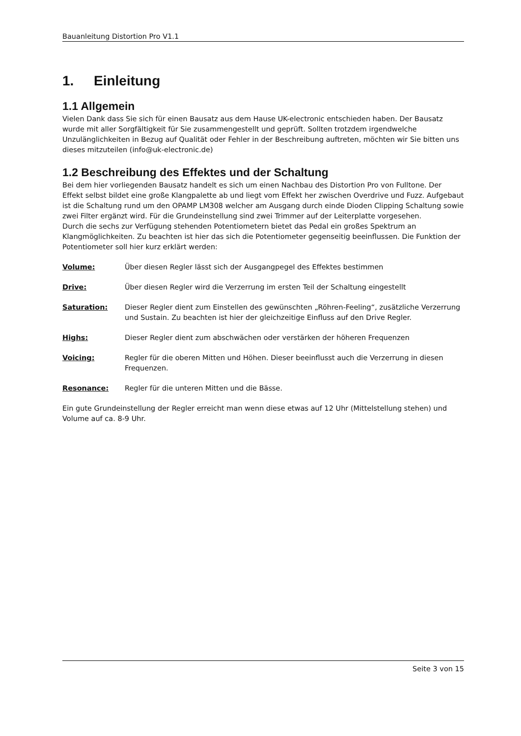Bauanleitung Distortion Pro V1.1
1. Einleitung
1.1 Allgemein
Vielen Dank dass Sie sich für einen Bausatz aus dem Hause UK-electronic entschieden haben. Der Bausatz wurde mit aller Sorgfältigkeit für Sie zusammengestellt und geprüft. Sollten trotzdem irgendwelche Unzulänglichkeiten in Bezug auf Qualität oder Fehler in der Beschreibung auftreten, möchten wir Sie bitten uns dieses mitzuteilen (info@uk-electronic.de)
1.2 Beschreibung des Effektes und der Schaltung
Bei dem hier vorliegenden Bausatz handelt es sich um einen Nachbau des Distortion Pro von Fulltone. Der Effekt selbst bildet eine große Klangpalette ab und liegt vom Effekt her zwischen Overdrive und Fuzz. Aufgebaut ist die Schaltung rund um den OPAMP LM308 welcher am Ausgang durch einde Dioden Clipping Schaltung sowie zwei Filter ergänzt wird. Für die Grundeinstellung sind zwei Trimmer auf der Leiterplatte vorgesehen.
Durch die sechs zur Verfügung stehenden Potentiometern bietet das Pedal ein großes Spektrum an Klangmöglichkeiten. Zu beachten ist hier das sich die Potentiometer gegenseitig beeinflussen. Die Funktion der Potentiometer soll hier kurz erklärt werden:
Volume: Über diesen Regler lässt sich der Ausgangpegel des Effektes bestimmen
Drive: Über diesen Regler wird die Verzerrung im ersten Teil der Schaltung eingestellt
Saturation: Dieser Regler dient zum Einstellen des gewünschten „Röhren-Feeling“, zusätzliche Verzerrung und Sustain. Zu beachten ist hier der gleichzeitige Einfluss auf den Drive Regler.
Highs: Dieser Regler dient zum abschwächen oder verstärken der höheren Frequenzen
Voicing: Regler für die oberen Mitten und Höhen. Dieser beeinflusst auch die Verzerrung in diesen Frequenzen.
Resonance: Regler für die unteren Mitten und die Bässe.
Ein gute Grundeinstellung der Regler erreicht man wenn diese etwas auf 12 Uhr (Mittelstellung stehen) und Volume auf ca. 8-9 Uhr.
Seite 3 von 15